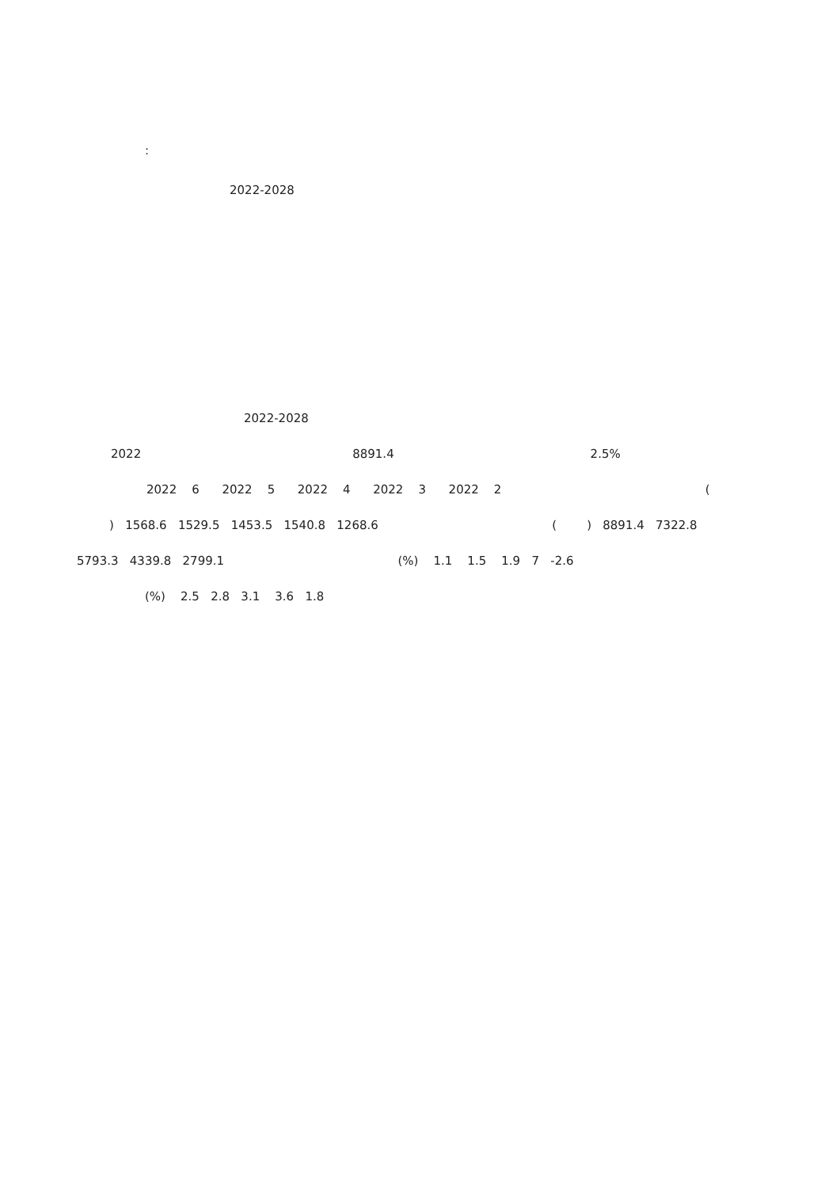:
2022-2028
2022-2028
2022 8891.4 2.5%
2022 6 2022 5 2022 4 2022 3 2022 2 (
) 1568.6 1529.5 1453.5 1540.8 1268.6 ( ) 8891.4 7322.8
5793.3 4339.8 2799.1 (%) 1.1 1.5 1.9 7 -2.6
(%) 2.5 2.8 3.1 3.6 1.8